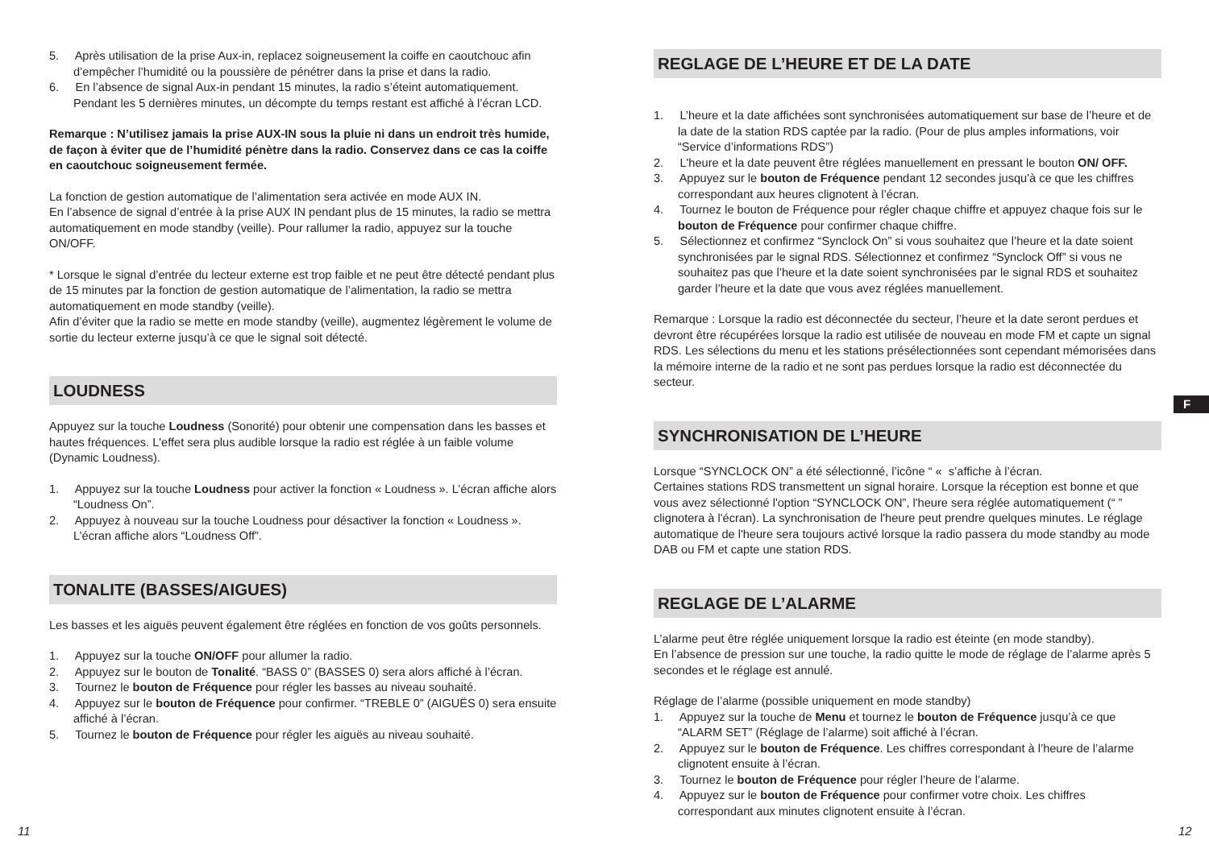5. Après utilisation de la prise Aux-in, replacez soigneusement la coiffe en caoutchouc afin d’empêcher l’humidité ou la poussière de pénétrer dans la prise et dans la radio.
6. En l’absence de signal Aux-in pendant 15 minutes, la radio s’éteint automatiquement. Pendant les 5 dernières minutes, un décompte du temps restant est affiché à l’écran LCD.
Remarque : N’utilisez jamais la prise AUX-IN sous la pluie ni dans un endroit très humide, de façon à éviter que de l’humidité pénètre dans la radio. Conservez dans ce cas la coiffe en caoutchouc soigneusement fermée.
La fonction de gestion automatique de l’alimentation sera activée en mode AUX IN.
En l’absence de signal d’entrée à la prise AUX IN pendant plus de 15 minutes, la radio se mettra automatiquement en mode standby (veille). Pour rallumer la radio, appuyez sur la touche ON/OFF.
* Lorsque le signal d’entrée du lecteur externe est trop faible et ne peut être détecté pendant plus de 15 minutes par la fonction de gestion automatique de l’alimentation, la radio se mettra automatiquement en mode standby (veille).
Afin d’éviter que la radio se mette en mode standby (veille), augmentez légèrement le volume de sortie du lecteur externe jusqu’à ce que le signal soit détecté.
LOUDNESS
Appuyez sur la touche Loudness (Sonorité) pour obtenir une compensation dans les basses et hautes fréquences. L'effet sera plus audible lorsque la radio est réglée à un faible volume (Dynamic Loudness).
1. Appuyez sur la touche Loudness pour activer la fonction « Loudness ». L’écran affiche alors “Loudness On”.
2. Appuyez à nouveau sur la touche Loudness pour désactiver la fonction « Loudness ». L’écran affiche alors “Loudness Off”.
TONALITE (BASSES/AIGUES)
Les basses et les aiguës peuvent également être réglées en fonction de vos goûts personnels.
1. Appuyez sur la touche ON/OFF pour allumer la radio.
2. Appuyez sur le bouton de Tonalité. “BASS 0” (BASSES 0) sera alors affiché à l’écran.
3. Tournez le bouton de Fréquence pour régler les basses au niveau souhaité.
4. Appuyez sur le bouton de Fréquence pour confirmer. “TREBLE 0” (AIGUËS 0) sera ensuite affiché à l’écran.
5. Tournez le bouton de Fréquence pour régler les aiguës au niveau souhaité.
REGLAGE DE L’HEURE ET DE LA DATE
1. L’heure et la date affichées sont synchronisées automatiquement sur base de l’heure et de la date de la station RDS captée par la radio. (Pour de plus amples informations, voir “Service d’informations RDS”)
2. L'heure et la date peuvent être réglées manuellement en pressant le bouton ON/ OFF.
3. Appuyez sur le bouton de Fréquence pendant 12 secondes jusqu'à ce que les chiffres correspondant aux heures clignotent à l’écran.
4. Tournez le bouton de Fréquence pour régler chaque chiffre et appuyez chaque fois sur le bouton de Fréquence pour confirmer chaque chiffre.
5. Sélectionnez et confirmez “Synclock On” si vous souhaitez que l’heure et la date soient synchronisées par le signal RDS. Sélectionnez et confirmez “Synclock Off” si vous ne souhaitez pas que l’heure et la date soient synchronisées par le signal RDS et souhaitez garder l’heure et la date que vous avez réglées manuellement.
Remarque : Lorsque la radio est déconnectée du secteur, l’heure et la date seront perdues et devront être récupérées lorsque la radio est utilisée de nouveau en mode FM et capte un signal RDS. Les sélections du menu et les stations présélectionnées sont cependant mémorisées dans la mémoire interne de la radio et ne sont pas perdues lorsque la radio est déconnectée du secteur.
SYNCHRONISATION DE L’HEURE
Lorsque “SYNCLOCK ON” a été sélectionné, l’icône “ « s’affiche à l’écran.
Certaines stations RDS transmettent un signal horaire. Lorsque la réception est bonne et que vous avez sélectionné l'option “SYNCLOCK ON”, l'heure sera réglée automatiquement (“ ” clignotera à l'écran). La synchronisation de l'heure peut prendre quelques minutes. Le réglage automatique de l'heure sera toujours activé lorsque la radio passera du mode standby au mode DAB ou FM et capte une station RDS.
REGLAGE DE L’ALARME
L’alarme peut être réglée uniquement lorsque la radio est éteinte (en mode standby).
En l’absence de pression sur une touche, la radio quitte le mode de réglage de l’alarme après 5 secondes et le réglage est annulé.
Réglage de l’alarme (possible uniquement en mode standby)
1. Appuyez sur la touche de Menu et tournez le bouton de Fréquence jusqu’à ce que “ALARM SET” (Réglage de l’alarme) soit affiché à l’écran.
2. Appuyez sur le bouton de Fréquence. Les chiffres correspondant à l’heure de l’alarme clignotent ensuite à l’écran.
3. Tournez le bouton de Fréquence pour régler l’heure de l’alarme.
4. Appuyez sur le bouton de Fréquence pour confirmer votre choix. Les chiffres correspondant aux minutes clignotent ensuite à l’écran.
F
11 12